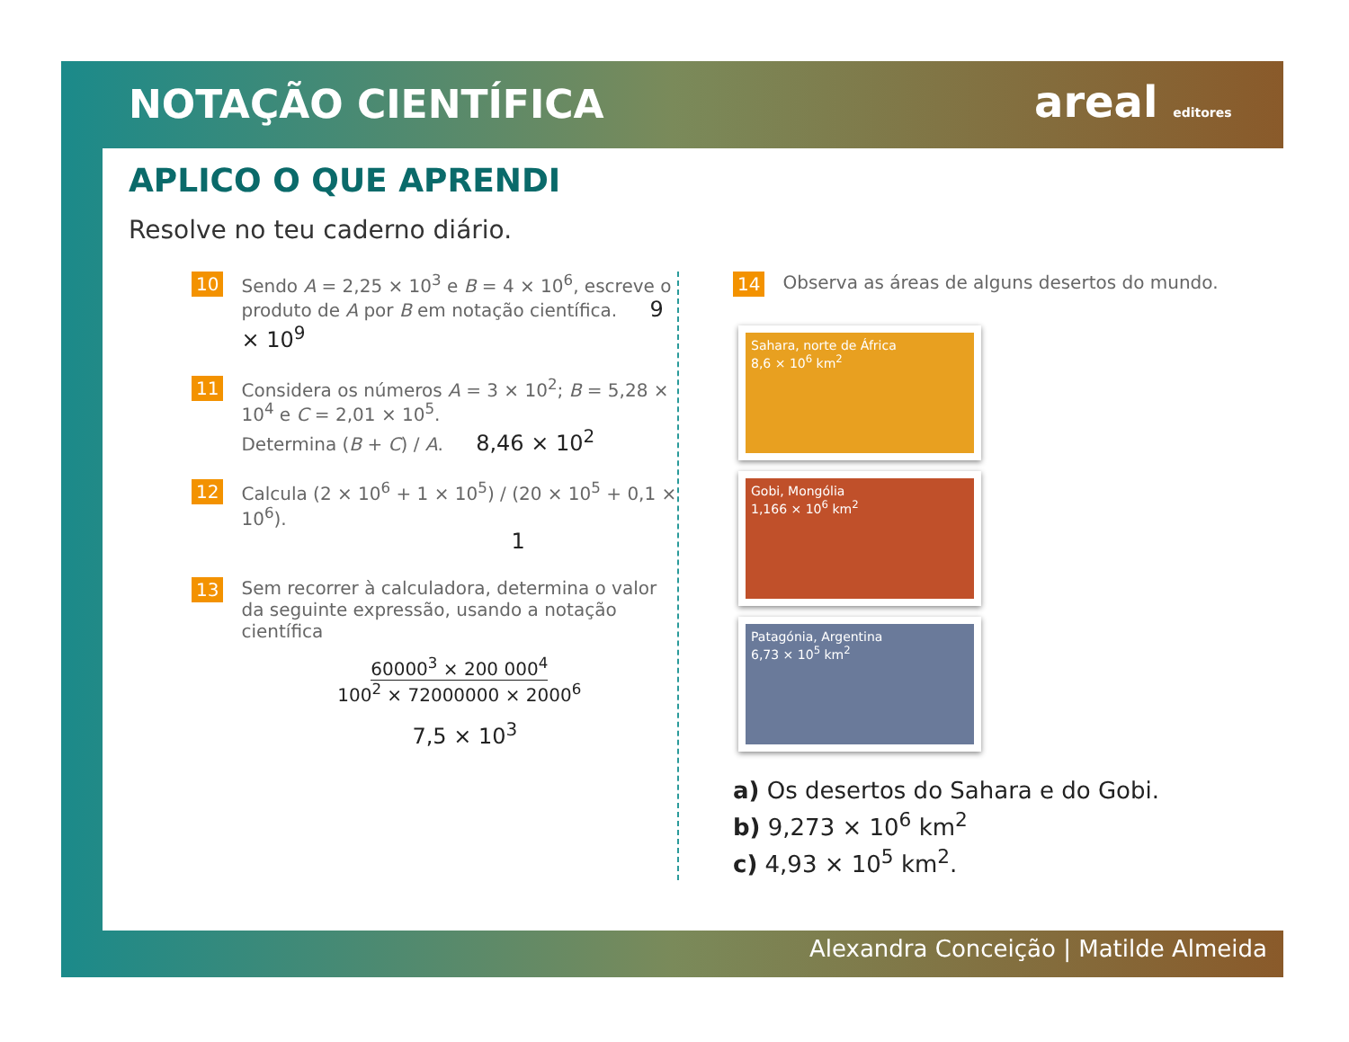NOTAÇÃO CIENTÍFICA areal editores
APLICO O QUE APRENDI
Resolve no teu caderno diário.
10
Sendo A = 2,25 × 10<sup>3</sup> e B = 4 × 10<sup>6</sup>, escreve o produto de A por B em notação científica. 9 × 10<sup>9</sup>
11
Considera os números A = 3 × 10<sup>2</sup>; B = 5,28 × 10<sup>4</sup> e C = 2,01 × 10<sup>5</sup>.
Determina (B + C) / A. 8,46 × 10<sup>2</sup>
12
Calcula (2 × 10<sup>6</sup> + 1 × 10<sup>5</sup>) / (20 × 10<sup>5</sup> + 0,1 × 10<sup>6</sup>).
1
13
Sem recorrer à calculadora, determina o valor da seguinte expressão, usando a notação científica
60000<sup>3</sup> × 200 000<sup>4</sup>
100<sup>2</sup> × 72000000 × 2000<sup>6</sup>
7,5 × 10<sup>3</sup>
14
Observa as áreas de alguns desertos do mundo.
Sahara, norte de África
8,6 × 10<sup>6</sup> km<sup>2</sup>
Gobi, Mongólia
1,166 × 10<sup>6</sup> km<sup>2</sup>
Patagónia, Argentina
6,73 × 10<sup>5</sup> km<sup>2</sup>
a) Os desertos do Sahara e do Gobi.
b) 9,273 × 10<sup>6</sup> km<sup>2</sup>
c) 4,93 × 10<sup>5</sup> km<sup>2</sup>.
Alexandra Conceição | Matilde Almeida